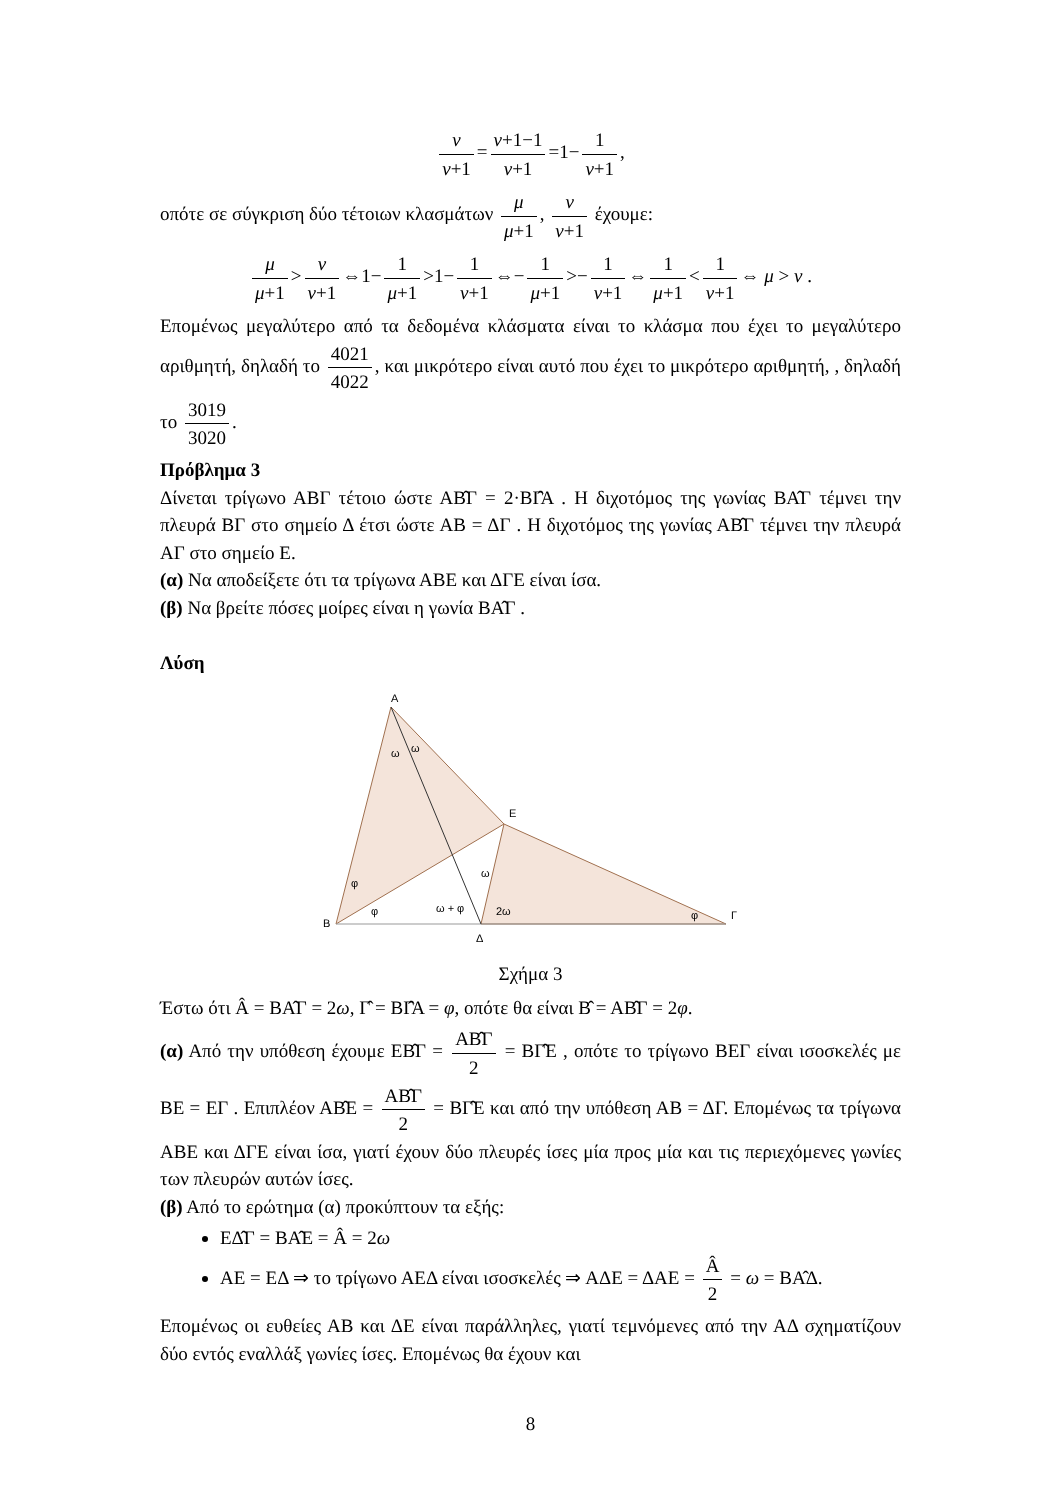ν ν+1 = ν+1−1 ν+1 =1− 1 ν+1,
οπότε σε σύγκριση δύο τέτοιων κλασμάτων μ μ+1, ν ν+1 έχουμε:
μ μ+1 > ν ν+1 ⇔1− 1 μ+1 >1− 1 ν+1 ⇔− 1 μ+1 >− 1 ν+1 ⇔ 1 μ+1 < 1 ν+1 ⇔ μ > ν .
Επομένως μεγαλύτερο από τα δεδομένα κλάσματα είναι το κλάσμα που έχει το μεγαλύτερο αριθμητή, δηλαδή το 4021 4022, και μικρότερο είναι αυτό που έχει το μικρότερο αριθμητή, , δηλαδή το 3019 3020.
Πρόβλημα 3
Δίνεται τρίγωνο ΑΒΓ τέτοιο ώστε ΑΒ̂Γ = 2·ΒΓ̂Α . Η διχοτόμος της γωνίας ΒΑ̂Γ τέμνει την πλευρά ΒΓ στο σημείο Δ έτσι ώστε ΑΒ = ΔΓ . Η διχοτόμος της γωνίας ΑΒ̂Γ τέμνει την πλευρά ΑΓ στο σημείο Ε.
(α) Να αποδείξετε ότι τα τρίγωνα ΑΒΕ και ΔΓΕ είναι ίσα.
(β) Να βρείτε πόσες μοίρες είναι η γωνία ΒΑ̂Γ .
Λύση
Α
Ε
Β
Γ
Δ
ω
ω
φ
φ
ω + φ
ω
2ω
φ
Σχήμα 3
Έστω ότι Â = ΒΑ̂Γ = 2ω, Γ̂ = ΒΓ̂Α = φ, οπότε θα είναι Β̂ = ΑΒ̂Γ = 2φ.
(α) Από την υπόθεση έχουμε ΕΒ̂Γ = ΑΒ̂Γ 2 = ΒΓ̂Ε , οπότε το τρίγωνο ΒΕΓ είναι ισοσκελές με ΒΕ = ΕΓ . Επιπλέον ΑΒ̂Ε = ΑΒ̂Γ 2 = ΒΓ̂Ε και από την υπόθεση ΑΒ = ΔΓ. Επομένως τα τρίγωνα ΑΒΕ και ΔΓΕ είναι ίσα, γιατί έχουν δύο πλευρές ίσες μία προς μία και τις περιεχόμενες γωνίες των πλευρών αυτών ίσες.
(β) Από το ερώτημα (α) προκύπτουν τα εξής:
ΕΔ̂Γ = ΒΑ̂Ε = Â = 2ω
ΑΕ = ΕΔ ⇒ το τρίγωνο ΑΕΔ είναι ισοσκελές ⇒ ΑΔΕ = ΔΑΕ = Â 2 = ω = ΒΑ̂Δ.
Επομένως οι ευθείες ΑΒ και ΔΕ είναι παράλληλες, γιατί τεμνόμενες από την ΑΔ σχηματίζουν δύο εντός εναλλάξ γωνίες ίσες. Επομένως θα έχουν και
8